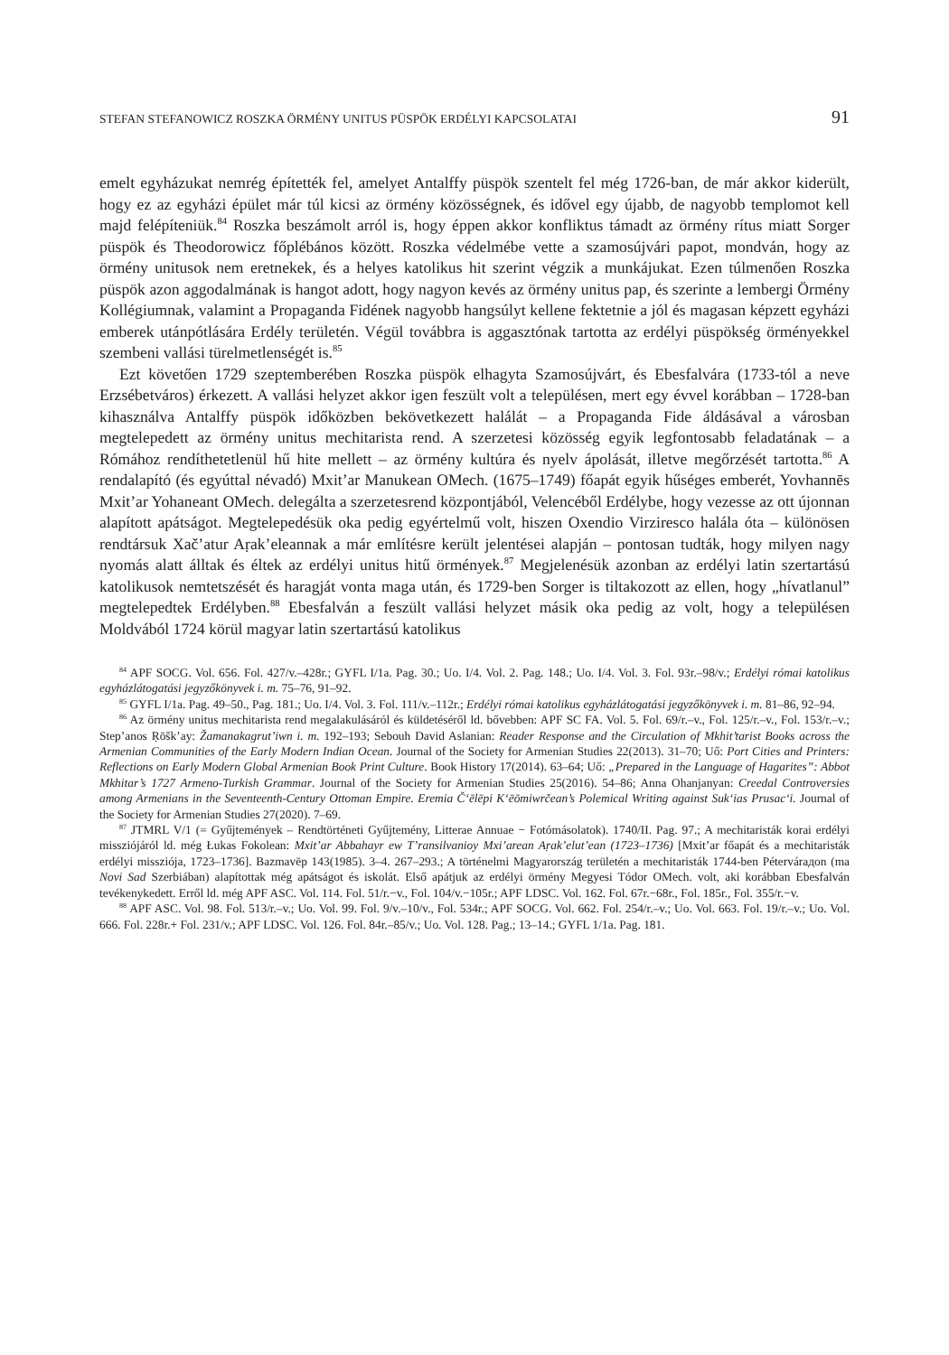STEFAN STEFANOWICZ ROSZKA ÖRMÉNY UNITUS PÜSPÖK ERDÉLYI KAPCSOLATAI 91
emelt egyházukat nemrég építették fel, amelyet Antalffy püspök szentelt fel még 1726-ban, de már akkor kiderült, hogy ez az egyházi épület már túl kicsi az örmény közösségnek, és idővel egy újabb, de nagyobb templomot kell majd felépíteniük.<sup>84</sup> Roszka beszámolt arról is, hogy éppen akkor konfliktus támadt az örmény rítus miatt Sorger püspök és Theodorowicz főplébános között. Roszka védelmébe vette a szamosújvári papot, mondván, hogy az örmény unitusok nem eretnekek, és a helyes katolikus hit szerint végzik a munkájukat. Ezen túlmenően Roszka püspök azon aggodalmának is hangot adott, hogy nagyon kevés az örmény unitus pap, és szerinte a lembergi Örmény Kollégiumnak, valamint a Propaganda Fidének nagyobb hangsúlyt kellene fektetnie a jól és magasan képzett egyházi emberek utánpótlására Erdély területén. Végül továbbra is aggasztónak tartotta az erdélyi püspökség örményekkel szembeni vallási türelmetlenségét is.<sup>85</sup>
Ezt követően 1729 szeptemberében Roszka püspök elhagyta Szamosújvárt, és Ebesfalvára (1733-tól a neve Erzsébetváros) érkezett. A vallási helyzet akkor igen feszült volt a településen, mert egy évvel korábban – 1728-ban kihasználva Antalffy püspök időközben bekövetkezett halálát – a Propaganda Fide áldásával a városban megtelepedett az örmény unitus mechitarista rend. A szerzetesi közösség egyik legfontosabb feladatának – a Rómához rendíthetetlenül hű hite mellett – az örmény kultúra és nyelv ápolását, illetve megőrzését tartotta.<sup>86</sup> A rendalapító (és egyúttal névadó) Mxit’ar Manukean OMech. (1675–1749) főapát egyik hűséges emberét, Yovhannēs Mxit’ar Yohaneant OMech. delegálta a szerzetesrend központjából, Velencéből Erdélybe, hogy vezesse az ott újonnan alapított apátságot. Megtelepedésük oka pedig egyértelmű volt, hiszen Oxendio Virziresco halála óta – különösen rendtársuk Xač’atur Aṛak’eleannak a már említésre került jelentései alapján – pontosan tudták, hogy milyen nagy nyomás alatt álltak és éltek az erdélyi unitus hitű örmények.<sup>87</sup> Megjelenésük azonban az erdélyi latin szertartású katolikusok nemtetszését és haragját vonta maga után, és 1729-ben Sorger is tiltakozott az ellen, hogy „hívatlanul” megtelepedtek Erdélyben.<sup>88</sup> Ebesfalván a feszült vallási helyzet másik oka pedig az volt, hogy a településen Moldvából 1724 körül magyar latin szertartású katolikus
<sup>84</sup> APF SOCG. Vol. 656. Fol. 427/v.–428r.; GYFL I/1a. Pag. 30.; Uo. I/4. Vol. 2. Pag. 148.; Uo. I/4. Vol. 3. Fol. 93r.–98/v.; Erdélyi római katolikus egyházlátogatási jegyzőkönyvek i. m. 75–76, 91–92.
<sup>85</sup> GYFL I/1a. Pag. 49–50., Pag. 181.; Uo. I/4. Vol. 3. Fol. 111/v.–112r.; Erdélyi római katolikus egyházlátogatási jegyzőkönyvek i. m. 81–86, 92–94.
<sup>86</sup> Az örmény unitus mechitarista rend megalakulásáról és küldetéséről ld. bővebben: APF SC FA. Vol. 5. Fol. 69/r.–v., Fol. 125/r.–v., Fol. 153/r.–v.; Step’anos Ṛōšk’ay: Žamanakagrut’iwn i. m. 192–193; Sebouh David Aslanian: Reader Response and the Circulation of Mkhit’tarist Books across the Armenian Communities of the Early Modern Indian Ocean. Journal of the Society for Armenian Studies 22(2013). 31–70; Uő: Port Cities and Printers: Reflections on Early Modern Global Armenian Book Print Culture. Book History 17(2014). 63–64; Uő: „Prepared in the Language of Hagarites”: Abbot Mkhitar’s 1727 Armeno-Turkish Grammar. Journal of the Society for Armenian Studies 25(2016). 54–86; Anna Ohanjanyan: Creedal Controversies among Armenians in the Seventeenth-Century Ottoman Empire. Eremia Č‘ēlēpi K‘ēōmiwrčean’s Polemical Writing against Suk‘ias Prusac‘i. Journal of the Society for Armenian Studies 27(2020). 7–69.
<sup>87</sup> JTMRL V/1 (= Gyűjtemények – Rendtörténeti Gyűjtemény, Litterae Annuae − Fotómásolatok). 1740/II. Pag. 97.; A mechitaristák korai erdélyi missziójáról ld. még Łukas Fokolean: Mxit’ar Abbahayr ew T’ransilvanioy Mxi’arean Aṛak’elut’ean (1723–1736) [Mxit’ar főapát és a mechitaristák erdélyi missziója, 1723–1736]. Bazmavēp 143(1985). 3–4. 267–293.; A történelmi Magyarország területén a mechitaristák 1744-ben Pétervárадon (ma Novi Sad Szerbiában) alapítottak még apátságot és iskolát. Első apátjuk az erdélyi örmény Megyesi Tódor OMech. volt, aki korábban Ebesfalván tevékenykedett. Erről ld. még APF ASC. Vol. 114. Fol. 51/r.−v., Fol. 104/v.−105r.; APF LDSC. Vol. 162. Fol. 67r.−68r., Fol. 185r., Fol. 355/r.−v.
<sup>88</sup> APF ASC. Vol. 98. Fol. 513/r.–v.; Uo. Vol. 99. Fol. 9/v.–10/v., Fol. 534r.; APF SOCG. Vol. 662. Fol. 254/r.–v.; Uo. Vol. 663. Fol. 19/r.–v.; Uo. Vol. 666. Fol. 228r.+ Fol. 231/v.; APF LDSC. Vol. 126. Fol. 84r.–85/v.; Uo. Vol. 128. Pag.; 13–14.; GYFL 1/1a. Pag. 181.